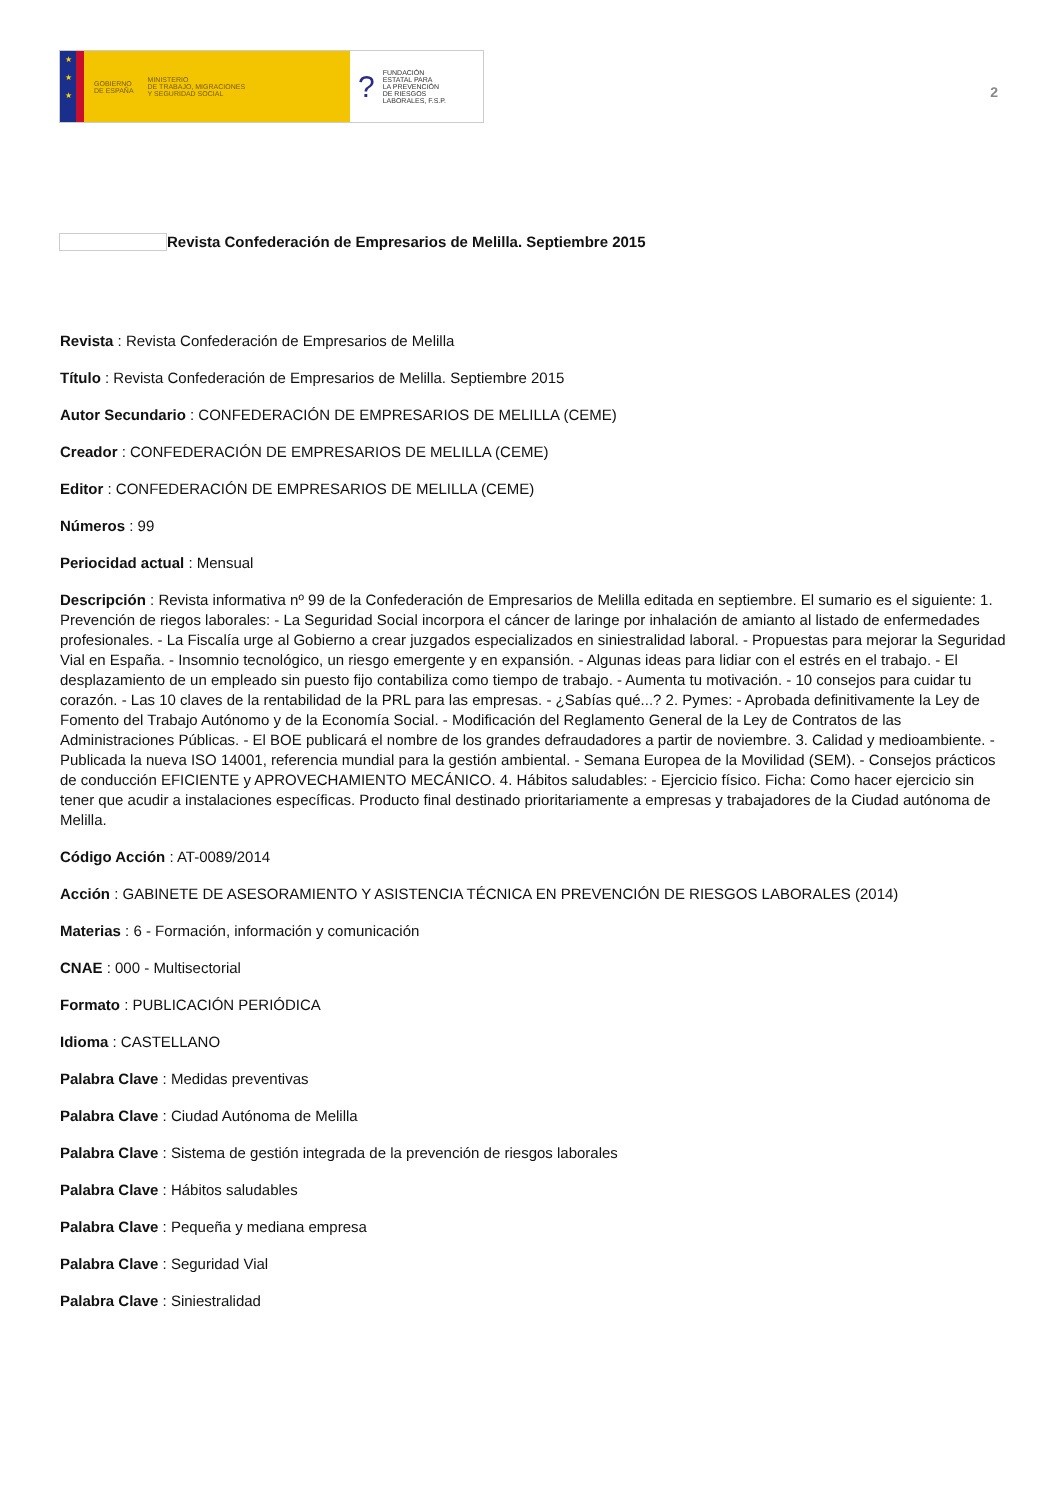★
★
★
GOBIERNO
DE ESPAÑA MINISTERIO
DE TRABAJO, MIGRACIONES
Y SEGURIDAD SOCIAL
? FUNDACIÓN
ESTATAL PARA
LA PREVENCIÓN
DE RIESGOS
LABORALES, F.S.P.
2
Revista Confederación de Empresarios de Melilla. Septiembre 2015
Revista : Revista Confederación de Empresarios de Melilla
Título : Revista Confederación de Empresarios de Melilla. Septiembre 2015
Autor Secundario : CONFEDERACIÓN DE EMPRESARIOS DE MELILLA (CEME)
Creador : CONFEDERACIÓN DE EMPRESARIOS DE MELILLA (CEME)
Editor : CONFEDERACIÓN DE EMPRESARIOS DE MELILLA (CEME)
Números : 99
Periocidad actual : Mensual
Descripción : Revista informativa nº 99 de la Confederación de Empresarios de Melilla editada en septiembre. El sumario es el siguiente: 1. Prevención de riegos laborales: - La Seguridad Social incorpora el cáncer de laringe por inhalación de amianto al listado de enfermedades profesionales. - La Fiscalía urge al Gobierno a crear juzgados especializados en siniestralidad laboral. - Propuestas para mejorar la Seguridad Vial en España. - Insomnio tecnológico, un riesgo emergente y en expansión. - Algunas ideas para lidiar con el estrés en el trabajo. - El desplazamiento de un empleado sin puesto fijo contabiliza como tiempo de trabajo. - Aumenta tu motivación. - 10 consejos para cuidar tu corazón. - Las 10 claves de la rentabilidad de la PRL para las empresas. - ¿Sabías qué...? 2. Pymes: - Aprobada definitivamente la Ley de Fomento del Trabajo Autónomo y de la Economía Social. - Modificación del Reglamento General de la Ley de Contratos de las Administraciones Públicas. - El BOE publicará el nombre de los grandes defraudadores a partir de noviembre. 3. Calidad y medioambiente. - Publicada la nueva ISO 14001, referencia mundial para la gestión ambiental. - Semana Europea de la Movilidad (SEM). - Consejos prácticos de conducción EFICIENTE y APROVECHAMIENTO MECÁNICO. 4. Hábitos saludables: - Ejercicio físico. Ficha: Como hacer ejercicio sin tener que acudir a instalaciones específicas. Producto final destinado prioritariamente a empresas y trabajadores de la Ciudad autónoma de Melilla.
Código Acción : AT-0089/2014
Acción : GABINETE DE ASESORAMIENTO Y ASISTENCIA TÉCNICA EN PREVENCIÓN DE RIESGOS LABORALES (2014)
Materias : 6 - Formación, información y comunicación
CNAE : 000 - Multisectorial
Formato : PUBLICACIÓN PERIÓDICA
Idioma : CASTELLANO
Palabra Clave : Medidas preventivas
Palabra Clave : Ciudad Autónoma de Melilla
Palabra Clave : Sistema de gestión integrada de la prevención de riesgos laborales
Palabra Clave : Hábitos saludables
Palabra Clave : Pequeña y mediana empresa
Palabra Clave : Seguridad Vial
Palabra Clave : Siniestralidad